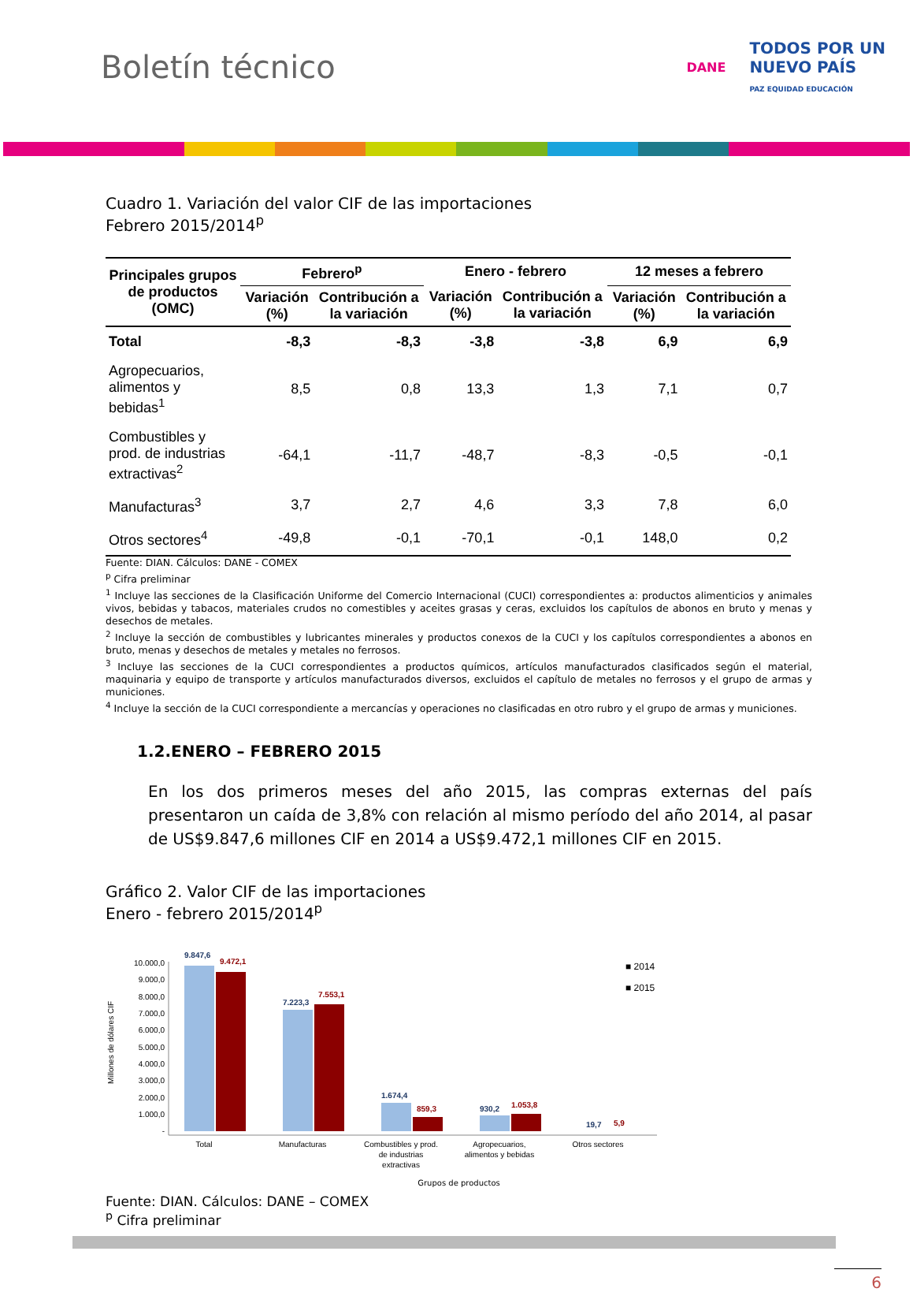Boletín técnico
DANE TODOS POR UN
NUEVO PAÍS
PAZ EQUIDAD EDUCACIÓN
Cuadro 1. Variación del valor CIF de las importaciones
Febrero 2015/2014<sup>p</sup>
| Principales grupos de productos (OMC) | Febrero<sup>p</sup> | | Enero - febrero | | 12 meses a febrero | |
| --- | --- | --- | --- | --- | --- | --- |
| | Variación (%) | Contribución a la variación | Variación (%) | Contribución a la variación | Variación (%) | Contribución a la variación |
| Total | -8,3 | -8,3 | -3,8 | -3,8 | 6,9 | 6,9 |
| Agropecuarios, alimentos y bebidas<sup>1</sup> | 8,5 | 0,8 | 13,3 | 1,3 | 7,1 | 0,7 |
| Combustibles y prod. de industrias extractivas<sup>2</sup> | -64,1 | -11,7 | -48,7 | -8,3 | -0,5 | -0,1 |
| Manufacturas<sup>3</sup> | 3,7 | 2,7 | 4,6 | 3,3 | 7,8 | 6,0 |
| Otros sectores<sup>4</sup> | -49,8 | -0,1 | -70,1 | -0,1 | 148,0 | 0,2 |
Fuente: DIAN. Cálculos: DANE - COMEX
<sup>p</sup> Cifra preliminar
<sup>1</sup> Incluye las secciones de la Clasificación Uniforme del Comercio Internacional (CUCI) correspondientes a: productos alimenticios y animales vivos, bebidas y tabacos, materiales crudos no comestibles y aceites grasas y ceras, excluidos los capítulos de abonos en bruto y menas y desechos de metales.
<sup>2</sup> Incluye la sección de combustibles y lubricantes minerales y productos conexos de la CUCI y los capítulos correspondientes a abonos en bruto, menas y desechos de metales y metales no ferrosos.
<sup>3</sup> Incluye las secciones de la CUCI correspondientes a productos químicos, artículos manufacturados clasificados según el material, maquinaria y equipo de transporte y artículos manufacturados diversos, excluidos el capítulo de metales no ferrosos y el grupo de armas y municiones.
<sup>4</sup> Incluye la sección de la CUCI correspondiente a mercancías y operaciones no clasificadas en otro rubro y el grupo de armas y municiones.
1.2.ENERO – FEBRERO 2015
En los dos primeros meses del año 2015, las compras externas del país presentaron un caída de 3,8% con relación al mismo período del año 2014, al pasar de US$9.847,6 millones CIF en 2014 a US$9.472,1 millones CIF en 2015.
Gráfico 2. Valor CIF de las importaciones
Enero - febrero 2015/2014<sup>p</sup>
Millones de dólares CIF
10.000,0
9.000,0
8.000,0
7.000,0
6.000,0
5.000,0
4.000,0
3.000,0
2.000,0
1.000,0
-
9.847,6
9.472,1
7.223,3
7.553,1
1.674,4
859,3
930,2
1.053,8
19,7
5,9
Total
Manufacturas
Combustibles y prod.
de industrias
extractivas
Agropecuarios,
alimentos y bebidas
Otros sectores
■ 2014
■ 2015
Grupos de productos
Fuente: DIAN. Cálculos: DANE – COMEX
<sup>p</sup> Cifra preliminar
6